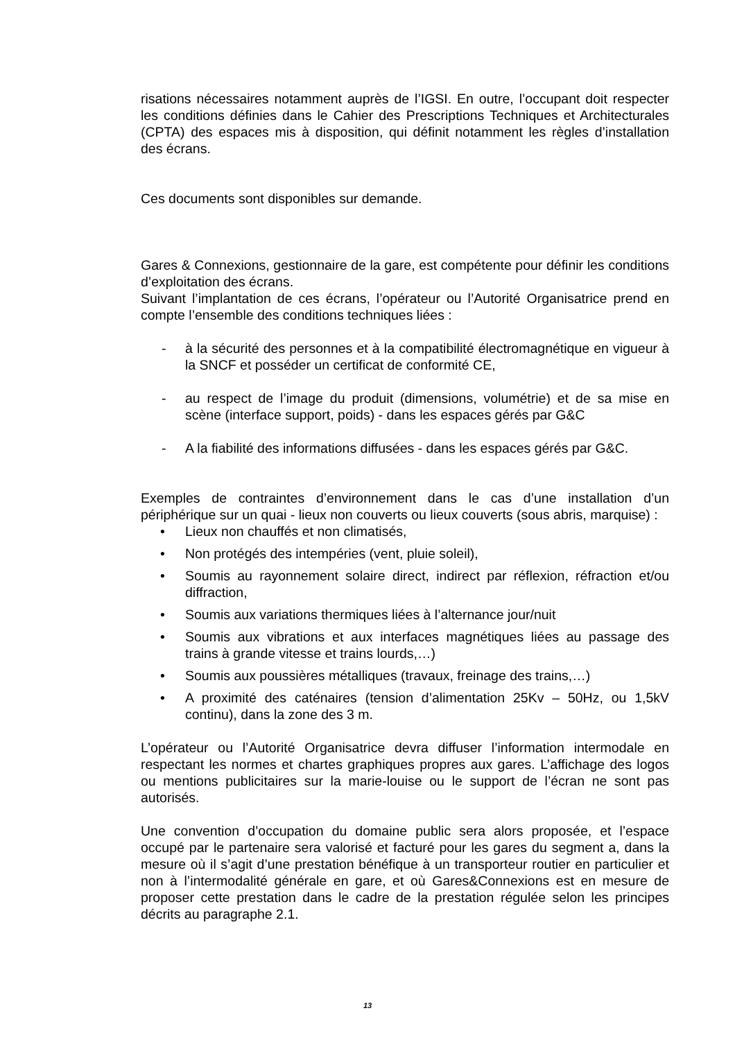risations nécessaires notamment auprès de l’IGSI. En outre, l’occupant doit respecter les conditions définies dans le Cahier des Prescriptions Techniques et Architecturales (CPTA) des espaces mis à disposition, qui définit notamment les règles d’installation des écrans.
Ces documents sont disponibles sur demande.
Gares & Connexions, gestionnaire de la gare, est compétente pour définir les conditions d’exploitation des écrans.
Suivant l’implantation de ces écrans, l’opérateur ou l’Autorité Organisatrice prend en compte l’ensemble des conditions techniques liées :
- à la sécurité des personnes et à la compatibilité électromagnétique en vigueur à la SNCF et posséder un certificat de conformité CE,
- au respect de l’image du produit (dimensions, volumétrie) et de sa mise en scène (interface support, poids) - dans les espaces gérés par G&C
- A la fiabilité des informations diffusées - dans les espaces gérés par G&C.
Exemples de contraintes d’environnement dans le cas d’une installation d’un périphérique sur un quai - lieux non couverts ou lieux couverts (sous abris, marquise) :
• Lieux non chauffés et non climatisés,
• Non protégés des intempéries (vent, pluie soleil),
• Soumis au rayonnement solaire direct, indirect par réflexion, réfraction et/ou diffraction,
• Soumis aux variations thermiques liées à l’alternance jour/nuit
• Soumis aux vibrations et aux interfaces magnétiques liées au passage des trains à grande vitesse et trains lourds,…)
• Soumis aux poussières métalliques (travaux, freinage des trains,…)
• A proximité des caténaires (tension d’alimentation 25Kv – 50Hz, ou 1,5kV continu), dans la zone des 3 m.
L’opérateur ou l’Autorité Organisatrice devra diffuser l’information intermodale en respectant les normes et chartes graphiques propres aux gares. L’affichage des logos ou mentions publicitaires sur la marie-louise ou le support de l’écran ne sont pas autorisés.
Une convention d’occupation du domaine public sera alors proposée, et l’espace occupé par le partenaire sera valorisé et facturé pour les gares du segment a, dans la mesure où il s’agit d’une prestation bénéfique à un transporteur routier en particulier et non à l’intermodalité générale en gare, et où Gares&Connexions est en mesure de proposer cette prestation dans le cadre de la prestation régulée selon les principes décrits au paragraphe 2.1.
13